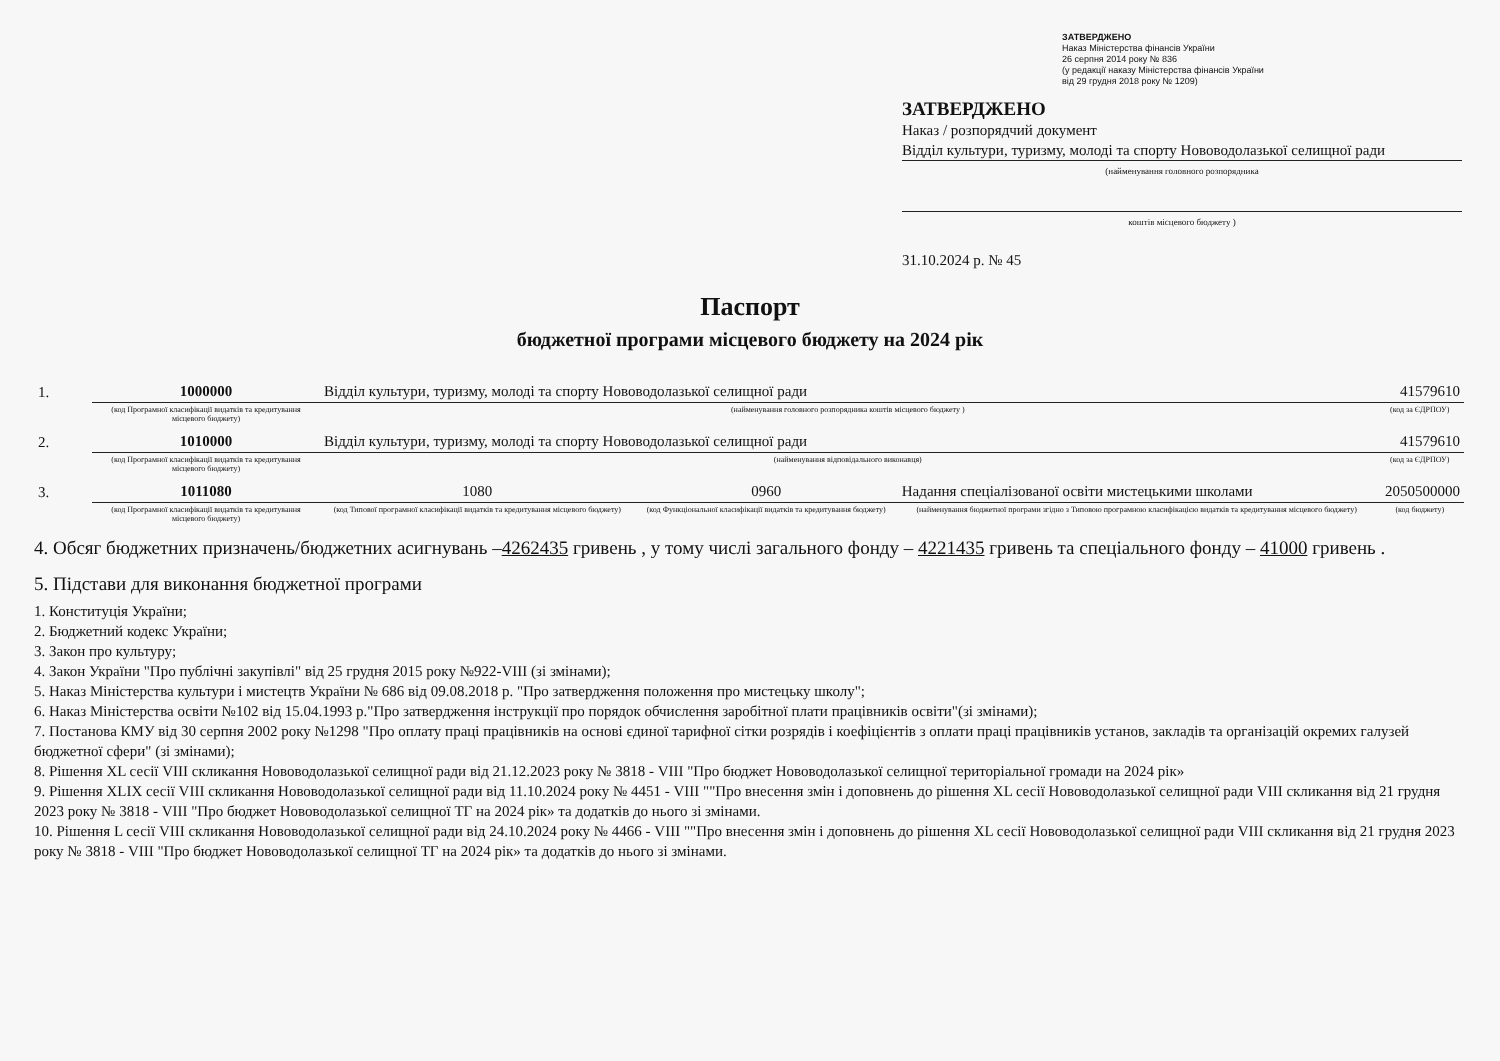ЗАТВЕРДЖЕНО
Наказ Міністерства фінансів України
26 серпня 2014 року № 836
(у редакції наказу Міністерства фінансів України
від 29 грудня 2018 року № 1209)
ЗАТВЕРДЖЕНО
Наказ / розпорядчий документ
Відділ культури, туризму, молоді та спорту Нововодолазької селищної ради
(найменування головного розпорядника
коштів місцевого бюджету )
31.10.2024 р. № 45
Паспорт
бюджетної програми місцевого бюджету на 2024 рік
| 1. | 1000000 | Відділ культури, туризму, молоді та спорту Нововодолазької селищної ради | | | 41579610 |
| | (код Програмної класифікації видатків та кредитування місцевого бюджету) | (найменування головного розпорядника коштів місцевого бюджету ) | | | (код за ЄДРПОУ) |
| 2. | 1010000 | Відділ культури, туризму, молоді та спорту Нововодолазької селищної ради | | | 41579610 |
| | (код Програмної класифікації видатків та кредитування місцевого бюджету) | (найменування відповідального виконавця) | | | (код за ЄДРПОУ) |
| 3. | 1011080 | 1080 | 0960 | Надання спеціалізованої освіти мистецькими школами | 2050500000 |
| | (код Програмної класифікації видатків та кредитування місцевого бюджету) | (код Типової програмної класифікації видатків та кредитування місцевого бюджету) | (код Функціональної класифікації видатків та кредитування бюджету) | (найменування бюджетної програми згідно з Типовою програмною класифікацією видатків та кредитування місцевого бюджету) | (код бюджету) |
4. Обсяг бюджетних призначень/бюджетних асигнувань –4262435 гривень , у тому числі загального фонду – 4221435 гривень та спеціального фонду – 41000 гривень .
5. Підстави для виконання бюджетної програми
1. Конституція України;
2. Бюджетний кодекс України;
3. Закон про культуру;
4. Закон України "Про публічні закупівлі" від 25 грудня 2015 року №922-VIII (зі змінами);
5. Наказ Міністерства культури і мистецтв України № 686 від 09.08.2018 р. "Про затвердження положення про мистецьку школу";
6. Наказ Міністерства освіти №102 від 15.04.1993 р."Про затвердження інструкції про порядок обчислення заробітної плати працівників освіти"(зі змінами);
7. Постанова КМУ від 30 серпня 2002 року №1298 "Про оплату праці працівників на основі єдиної тарифної сітки розрядів і коефіцієнтів з оплати праці працівників установ, закладів та організацій окремих галузей бюджетної сфери" (зі змінами);
8. Рішення XL сесії VIII скликання Нововодолазької селищної ради від 21.12.2023 року № 3818 - VIII "Про бюджет Нововодолазької селищної територіальної громади на 2024 рік»
9. Рішення XLIX сесії VIII скликання Нововодолазької селищної ради від 11.10.2024 року № 4451 - VIII ""Про внесення змін і доповнень до рішення XL сесії Нововодолазької селищної ради VIII скликання від 21 грудня 2023 року № 3818 - VIII "Про бюджет Нововодолазької селищної ТГ на 2024 рік» та додатків до нього зі змінами.
10. Рішення L сесії VIII скликання Нововодолазької селищної ради від 24.10.2024 року № 4466 - VIII ""Про внесення змін і доповнень до рішення XL сесії Нововодолазької селищної ради VIII скликання від 21 грудня 2023 року № 3818 - VIII "Про бюджет Нововодолазької селищної ТГ на 2024 рік» та додатків до нього зі змінами.